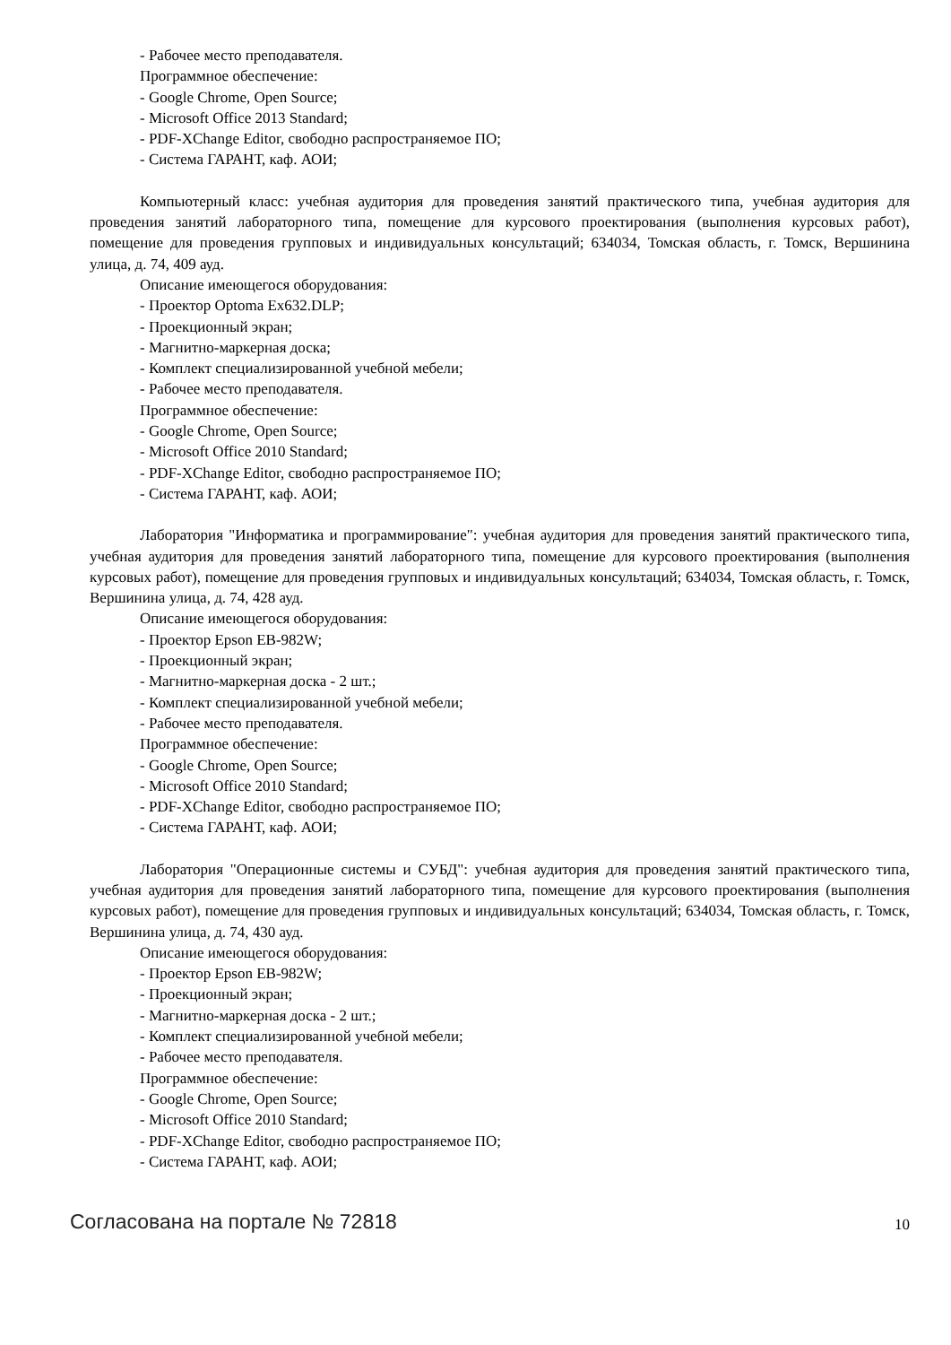- Рабочее место преподавателя.
Программное обеспечение:
- Google Chrome, Open Source;
- Microsoft Office 2013 Standard;
- PDF-XChange Editor, свободно распространяемое ПО;
- Система ГАРАНТ, каф. АОИ;
Компьютерный класс: учебная аудитория для проведения занятий практического типа, учебная аудитория для проведения занятий лабораторного типа, помещение для курсового проектирования (выполнения курсовых работ), помещение для проведения групповых и индивидуальных консультаций; 634034, Томская область, г. Томск, Вершинина улица, д. 74, 409 ауд.
Описание имеющегося оборудования:
- Проектор Optoma Ex632.DLP;
- Проекционный экран;
- Магнитно-маркерная доска;
- Комплект специализированной учебной мебели;
- Рабочее место преподавателя.
Программное обеспечение:
- Google Chrome, Open Source;
- Microsoft Office 2010 Standard;
- PDF-XChange Editor, свободно распространяемое ПО;
- Система ГАРАНТ, каф. АОИ;
Лаборатория "Информатика и программирование": учебная аудитория для проведения занятий практического типа, учебная аудитория для проведения занятий лабораторного типа, помещение для курсового проектирования (выполнения курсовых работ), помещение для проведения групповых и индивидуальных консультаций; 634034, Томская область, г. Томск, Вершинина улица, д. 74, 428 ауд.
Описание имеющегося оборудования:
- Проектор Epson EB-982W;
- Проекционный экран;
- Магнитно-маркерная доска - 2 шт.;
- Комплект специализированной учебной мебели;
- Рабочее место преподавателя.
Программное обеспечение:
- Google Chrome, Open Source;
- Microsoft Office 2010 Standard;
- PDF-XChange Editor, свободно распространяемое ПО;
- Система ГАРАНТ, каф. АОИ;
Лаборатория "Операционные системы и СУБД": учебная аудитория для проведения занятий практического типа, учебная аудитория для проведения занятий лабораторного типа, помещение для курсового проектирования (выполнения курсовых работ), помещение для проведения групповых и индивидуальных консультаций; 634034, Томская область, г. Томск, Вершинина улица, д. 74, 430 ауд.
Описание имеющегося оборудования:
- Проектор Epson EB-982W;
- Проекционный экран;
- Магнитно-маркерная доска - 2 шт.;
- Комплект специализированной учебной мебели;
- Рабочее место преподавателя.
Программное обеспечение:
- Google Chrome, Open Source;
- Microsoft Office 2010 Standard;
- PDF-XChange Editor, свободно распространяемое ПО;
- Система ГАРАНТ, каф. АОИ;
Согласована на портале № 72818 10